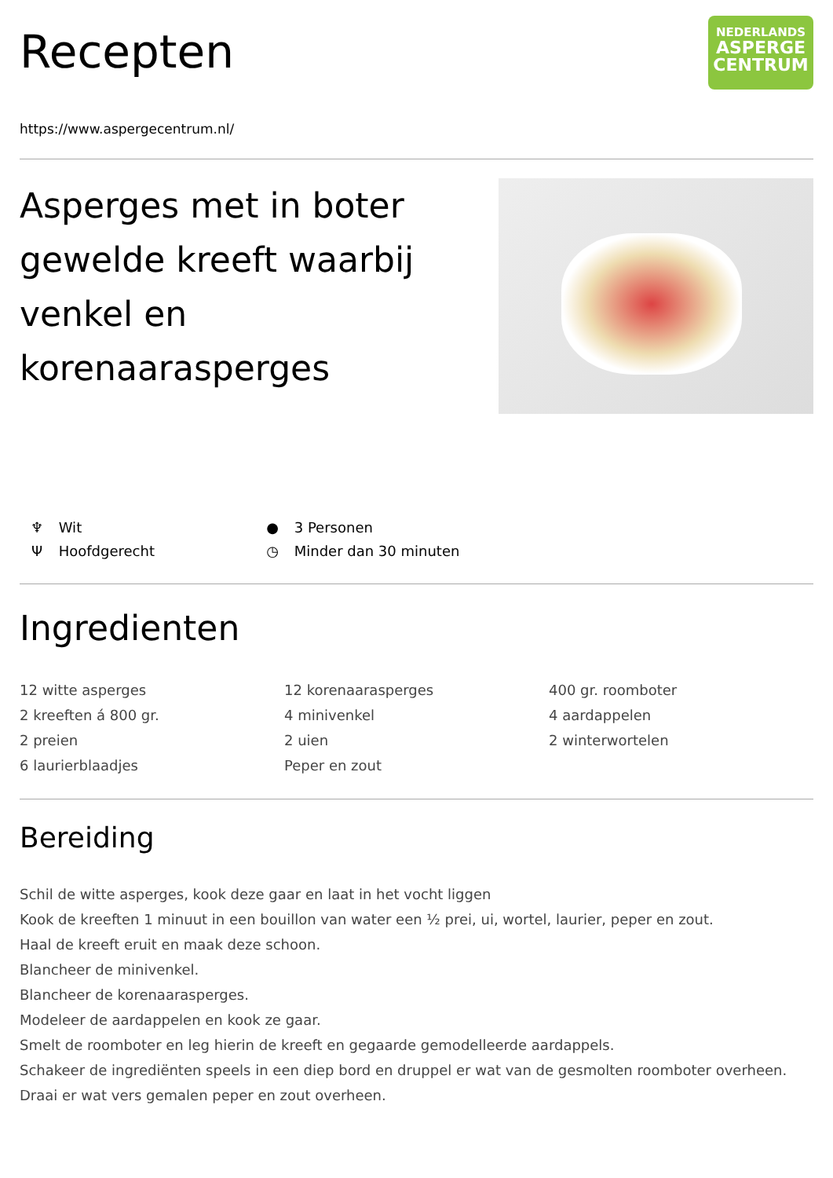Recepten
NEDERLANDS
ASPERGE
CENTRUM
https://www.aspergecentrum.nl/
Asperges met in boter gewelde kreeft waarbij venkel en korenaarasperges
♆ Wit
● 3 Personen
Ψ Hoofdgerecht
◷ Minder dan 30 minuten
Ingredienten
12 witte asperges
2 kreeften á 800 gr.
2 preien
6 laurierblaadjes
12 korenaarasperges
4 minivenkel
2 uien
Peper en zout
400 gr. roomboter
4 aardappelen
2 winterwortelen
Bereiding
Schil de witte asperges, kook deze gaar en laat in het vocht liggen
Kook de kreeften 1 minuut in een bouillon van water een ½ prei, ui, wortel, laurier, peper en zout.
Haal de kreeft eruit en maak deze schoon.
Blancheer de minivenkel.
Blancheer de korenaarasperges.
Modeleer de aardappelen en kook ze gaar.
Smelt de roomboter en leg hierin de kreeft en gegaarde gemodelleerde aardappels.
Schakeer de ingrediënten speels in een diep bord en druppel er wat van de gesmolten roomboter overheen.
Draai er wat vers gemalen peper en zout overheen.